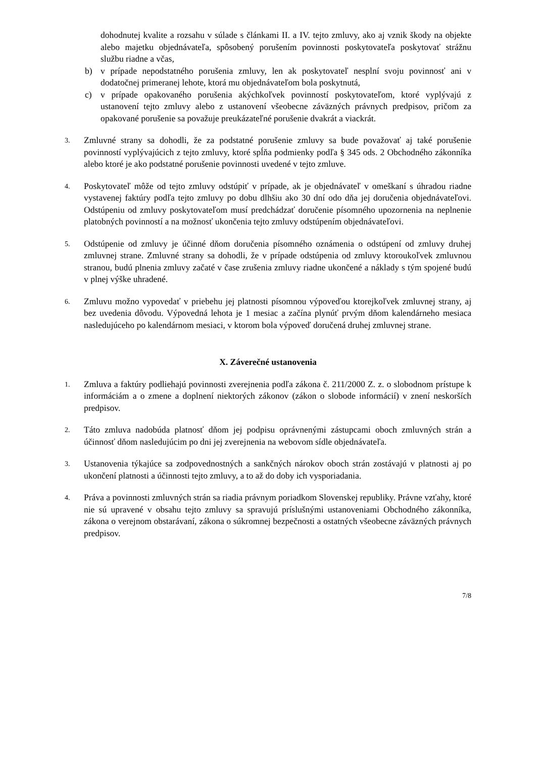dohodnutej kvalite a rozsahu v súlade s článkami II. a IV. tejto zmluvy, ako aj vznik škody na objekte alebo majetku objednávateľa, spôsobený porušením povinnosti poskytovateľa poskytovať strážnu službu riadne a včas,
b) v prípade nepodstatného porušenia zmluvy, len ak poskytovateľ nesplní svoju povinnosť ani v dodatočnej primeranej lehote, ktorá mu objednávateľom bola poskytnutá,
c) v prípade opakovaného porušenia akýchkoľvek povinností poskytovateľom, ktoré vyplývajú z ustanovení tejto zmluvy alebo z ustanovení všeobecne záväzných právnych predpisov, pričom za opakované porušenie sa považuje preukázateľné porušenie dvakrát a viackrát.
3.
Zmluvné strany sa dohodli, že za podstatné porušenie zmluvy sa bude považovať aj také porušenie povinností vyplývajúcich z tejto zmluvy, ktoré spĺňa podmienky podľa § 345 ods. 2 Obchodného zákonníka alebo ktoré je ako podstatné porušenie povinnosti uvedené v tejto zmluve.
4.
Poskytovateľ môže od tejto zmluvy odstúpiť v prípade, ak je objednávateľ v omeškaní s úhradou riadne vystavenej faktúry podľa tejto zmluvy po dobu dlhšiu ako 30 dní odo dňa jej doručenia objednávateľovi. Odstúpeniu od zmluvy poskytovateľom musí predchádzať doručenie písomného upozornenia na neplnenie platobných povinností a na možnosť ukončenia tejto zmluvy odstúpením objednávateľovi.
5.
Odstúpenie od zmluvy je účinné dňom doručenia písomného oznámenia o odstúpení od zmluvy druhej zmluvnej strane. Zmluvné strany sa dohodli, že v prípade odstúpenia od zmluvy ktoroukoľvek zmluvnou stranou, budú plnenia zmluvy začaté v čase zrušenia zmluvy riadne ukončené a náklady s tým spojené budú v plnej výške uhradené.
6.
Zmluvu možno vypovedať v priebehu jej platnosti písomnou výpoveďou ktorejkoľvek zmluvnej strany, aj bez uvedenia dôvodu. Výpovedná lehota je 1 mesiac a začína plynúť prvým dňom kalendárneho mesiaca nasledujúceho po kalendárnom mesiaci, v ktorom bola výpoveď doručená druhej zmluvnej strane.
X. Záverečné ustanovenia
1.
Zmluva a faktúry podliehajú povinnosti zverejnenia podľa zákona č. 211/2000 Z. z. o slobodnom prístupe k informáciám a o zmene a doplnení niektorých zákonov (zákon o slobode informácií) v znení neskorších predpisov.
2.
Táto zmluva nadobúda platnosť dňom jej podpisu oprávnenými zástupcami oboch zmluvných strán a účinnosť dňom nasledujúcim po dni jej zverejnenia na webovom sídle objednávateľa.
3.
Ustanovenia týkajúce sa zodpovednostných a sankčných nárokov oboch strán zostávajú v platnosti aj po ukončení platnosti a účinnosti tejto zmluvy, a to až do doby ich vysporiadania.
4.
Práva a povinnosti zmluvných strán sa riadia právnym poriadkom Slovenskej republiky. Právne vzťahy, ktoré nie sú upravené v obsahu tejto zmluvy sa spravujú príslušnými ustanoveniami Obchodného zákonníka, zákona o verejnom obstarávaní, zákona o súkromnej bezpečnosti a ostatných všeobecne záväzných právnych predpisov.
7/8